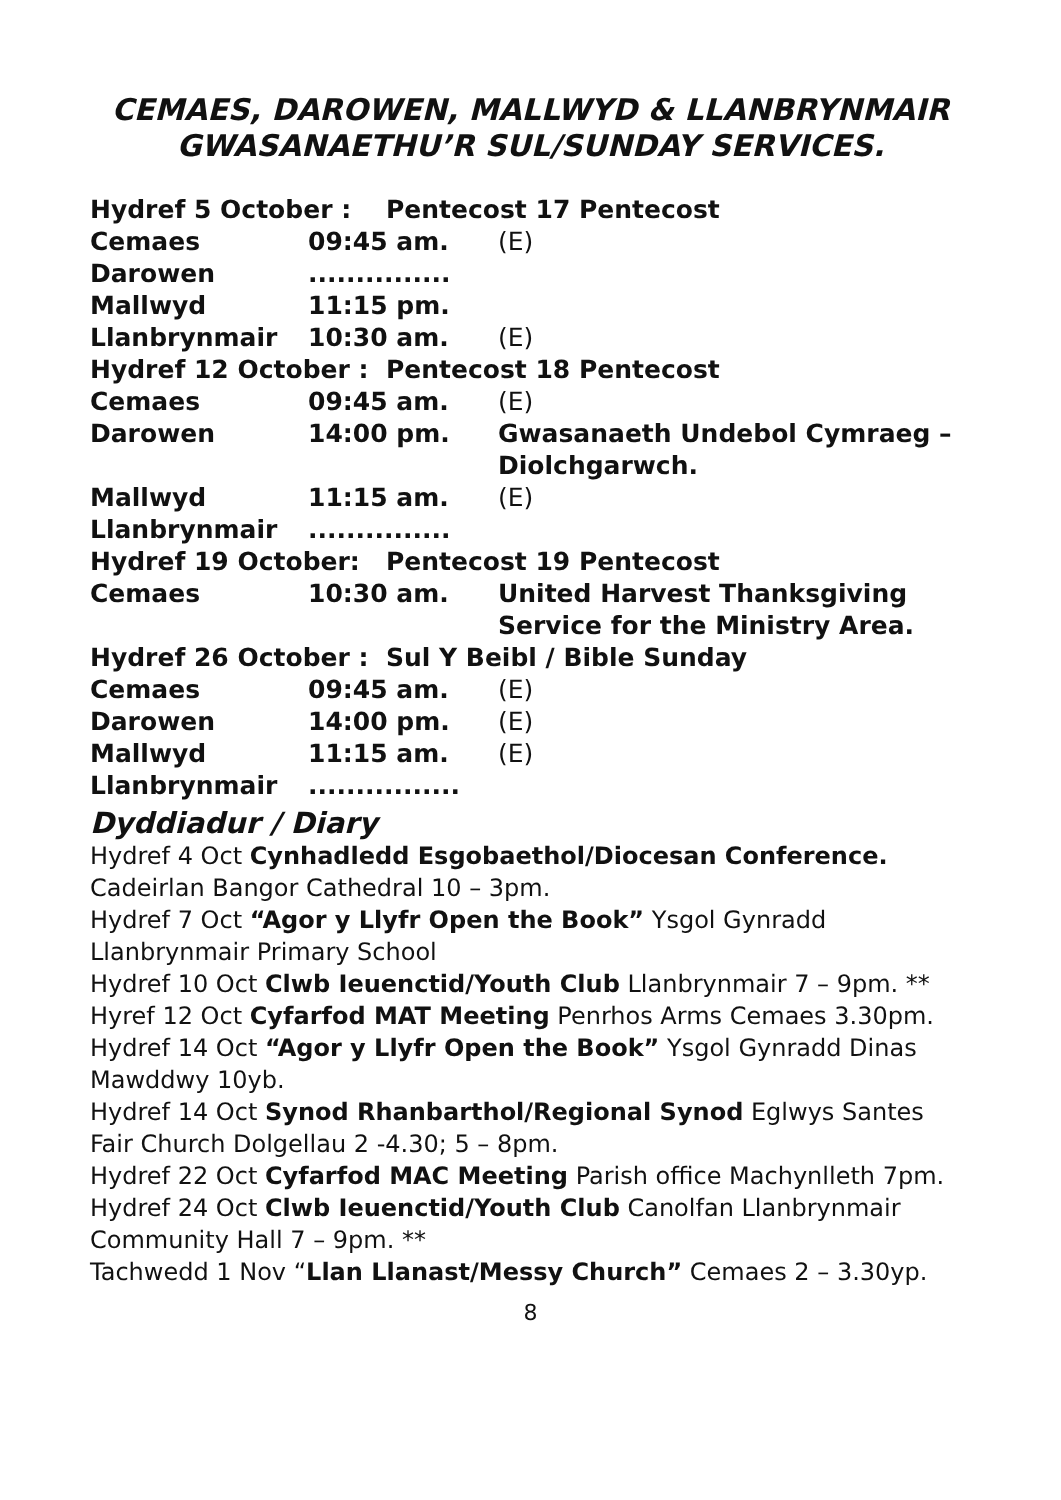CEMAES, DAROWEN, MALLWYD & LLANBRYNMAIR
GWASANAETHU’R SUL/SUNDAY SERVICES.
| Hydref 5 October : Pentecost 17 Pentecost | | |
| Cemaes | 09:45 am. | (E) |
| Darowen | ............... | |
| Mallwyd | 11:15 pm. | |
| Llanbrynmair | 10:30 am. | (E) |
| Hydref 12 October : Pentecost 18 Pentecost | | |
| Cemaes | 09:45 am. | (E) |
| Darowen | 14:00 pm. | Gwasanaeth Undebol Cymraeg – Diolchgarwch. |
| Mallwyd | 11:15 am. | (E) |
| Llanbrynmair | ............... | |
| Hydref 19 October: Pentecost 19 Pentecost | | |
| Cemaes | 10:30 am. | United Harvest Thanksgiving Service for the Ministry Area. |
| Hydref 26 October : Sul Y Beibl / Bible Sunday | | |
| Cemaes | 09:45 am. | (E) |
| Darowen | 14:00 pm. | (E) |
| Mallwyd | 11:15 am. | (E) |
| Llanbrynmair | ................ | |
Dyddiadur / Diary
Hydref 4 Oct Cynhadledd Esgobaethol/Diocesan Conference. Cadeirlan Bangor Cathedral 10 – 3pm.
Hydref 7 Oct “Agor y Llyfr Open the Book” Ysgol Gynradd Llanbrynmair Primary School
Hydref 10 Oct Clwb Ieuenctid/Youth Club Llanbrynmair 7 – 9pm. **
Hyref 12 Oct Cyfarfod MAT Meeting Penrhos Arms Cemaes 3.30pm.
Hydref 14 Oct “Agor y Llyfr Open the Book” Ysgol Gynradd Dinas Mawddwy 10yb.
Hydref 14 Oct Synod Rhanbarthol/Regional Synod Eglwys Santes Fair Church Dolgellau 2 -4.30; 5 – 8pm.
Hydref 22 Oct Cyfarfod MAC Meeting Parish office Machynlleth 7pm.
Hydref 24 Oct Clwb Ieuenctid/Youth Club Canolfan Llanbrynmair Community Hall 7 – 9pm. **
Tachwedd 1 Nov “Llan Llanast/Messy Church” Cemaes 2 – 3.30yp.
8